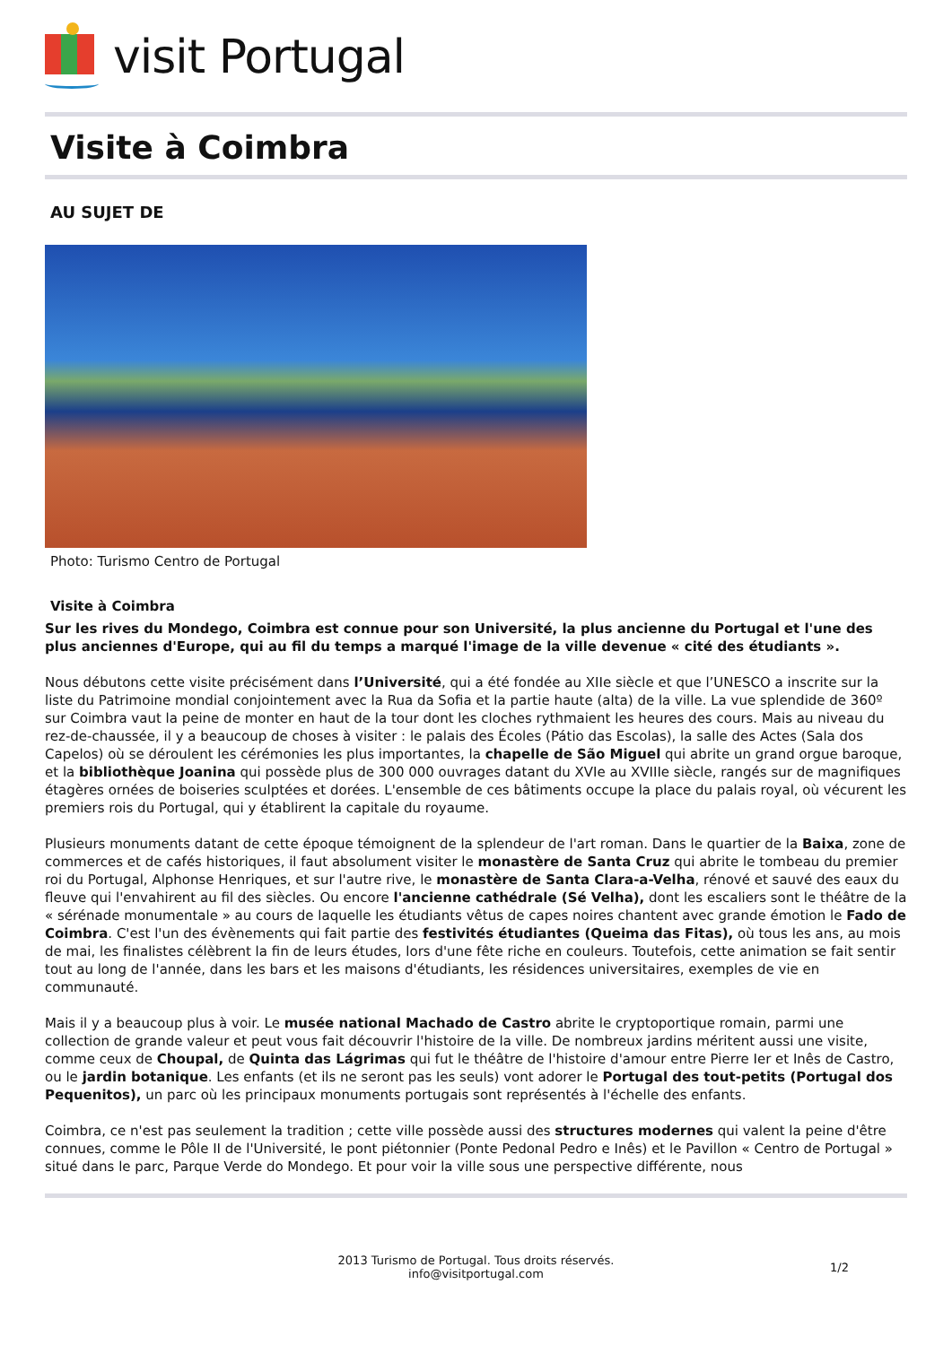visit Portugal
Visite à Coimbra
AU SUJET DE
Photo: Turismo Centro de Portugal
Visite à Coimbra
Sur les rives du Mondego, Coimbra est connue pour son Université, la plus ancienne du Portugal et l'une des plus anciennes d'Europe, qui au fil du temps a marqué l'image de la ville devenue « cité des étudiants ».
Nous débutons cette visite précisément dans l’Université, qui a été fondée au XIIe siècle et que l’UNESCO a inscrite sur la liste du Patrimoine mondial conjointement avec la Rua da Sofia et la partie haute (alta) de la ville. La vue splendide de 360º sur Coimbra vaut la peine de monter en haut de la tour dont les cloches rythmaient les heures des cours. Mais au niveau du rez-de-chaussée, il y a beaucoup de choses à visiter : le palais des Écoles (Pátio das Escolas), la salle des Actes (Sala dos Capelos) où se déroulent les cérémonies les plus importantes, la chapelle de São Miguel qui abrite un grand orgue baroque, et la bibliothèque Joanina qui possède plus de 300 000 ouvrages datant du XVIe au XVIIIe siècle, rangés sur de magnifiques étagères ornées de boiseries sculptées et dorées. L'ensemble de ces bâtiments occupe la place du palais royal, où vécurent les premiers rois du Portugal, qui y établirent la capitale du royaume.
Plusieurs monuments datant de cette époque témoignent de la splendeur de l'art roman. Dans le quartier de la Baixa, zone de commerces et de cafés historiques, il faut absolument visiter le monastère de Santa Cruz qui abrite le tombeau du premier roi du Portugal, Alphonse Henriques, et sur l'autre rive, le monastère de Santa Clara-a-Velha, rénové et sauvé des eaux du fleuve qui l'envahirent au fil des siècles. Ou encore l'ancienne cathédrale (Sé Velha), dont les escaliers sont le théâtre de la « sérénade monumentale » au cours de laquelle les étudiants vêtus de capes noires chantent avec grande émotion le Fado de Coimbra. C'est l'un des évènements qui fait partie des festivités étudiantes (Queima das Fitas), où tous les ans, au mois de mai, les finalistes célèbrent la fin de leurs études, lors d'une fête riche en couleurs. Toutefois, cette animation se fait sentir tout au long de l'année, dans les bars et les maisons d'étudiants, les résidences universitaires, exemples de vie en communauté.
Mais il y a beaucoup plus à voir. Le musée national Machado de Castro abrite le cryptoportique romain, parmi une collection de grande valeur et peut vous fait découvrir l'histoire de la ville. De nombreux jardins méritent aussi une visite, comme ceux de Choupal, de Quinta das Lágrimas qui fut le théâtre de l'histoire d'amour entre Pierre Ier et Inês de Castro, ou le jardin botanique. Les enfants (et ils ne seront pas les seuls) vont adorer le Portugal des tout-petits (Portugal dos Pequenitos), un parc où les principaux monuments portugais sont représentés à l'échelle des enfants.
Coimbra, ce n'est pas seulement la tradition ; cette ville possède aussi des structures modernes qui valent la peine d'être connues, comme le Pôle II de l'Université, le pont piétonnier (Ponte Pedonal Pedro e Inês) et le Pavillon « Centro de Portugal » situé dans le parc, Parque Verde do Mondego. Et pour voir la ville sous une perspective différente, nous
2013 Turismo de Portugal. Tous droits réservés.
info@visitportugal.com
1/2